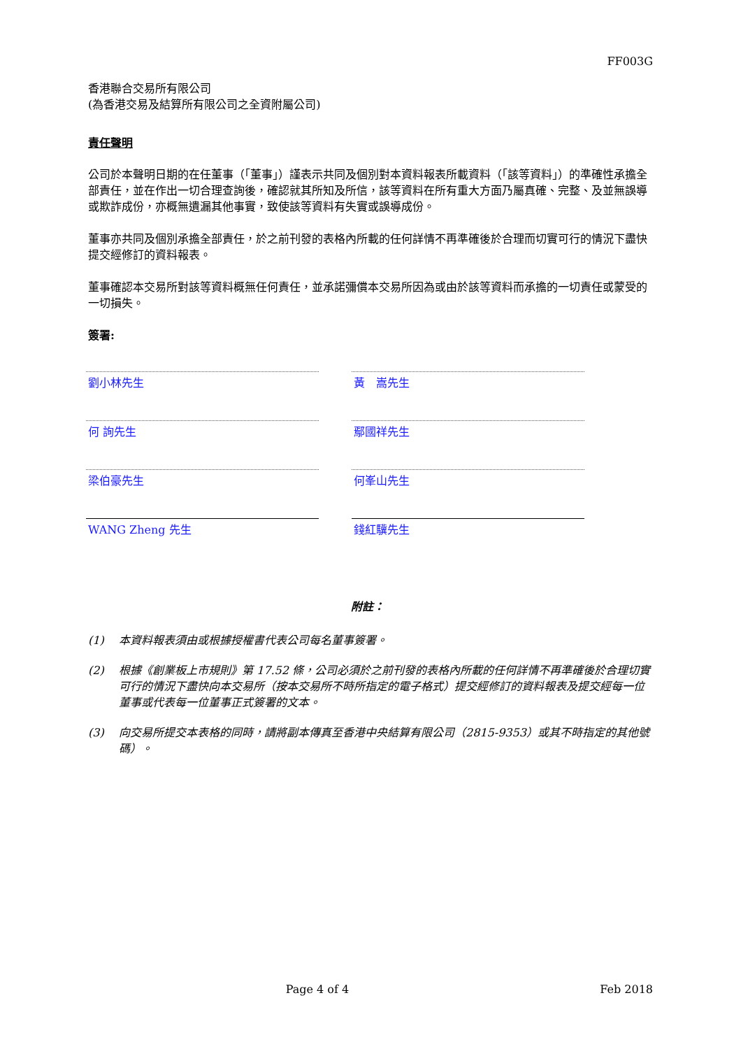FF003G
香港聯合交易所有限公司
(為香港交易及結算所有限公司之全資附屬公司)
責任聲明
公司於本聲明日期的在任董事（「董事」）謹表示共同及個別對本資料報表所載資料（「該等資料」）的準確性承擔全部責任，並在作出一切合理查詢後，確認就其所知及所信，該等資料在所有重大方面乃屬真確、完整、及並無誤導或欺詐成份，亦概無遺漏其他事實，致使該等資料有失實或誤導成份。
董事亦共同及個別承擔全部責任，於之前刊發的表格內所載的任何詳情不再準確後於合理而切實可行的情況下盡快提交經修訂的資料報表。
董事確認本交易所對該等資料概無任何責任，並承諾彌償本交易所因為或由於該等資料而承擔的一切責任或蒙受的一切損失。
簽署:
劉小林先生
黃　嵩先生
何 詢先生
鄢國祥先生
梁伯豪先生
何峯山先生
WANG Zheng 先生
錢紅驥先生
附註：
(1) 本資料報表須由或根據授權書代表公司每名董事簽署。
(2) 根據《創業板上市規則》第 17.52 條，公司必須於之前刊發的表格內所載的任何詳情不再準確後於合理切實可行的情況下盡快向本交易所（按本交易所不時所指定的電子格式）提交經修訂的資料報表及提交經每一位董事或代表每一位董事正式簽署的文本。
(3) 向交易所提交本表格的同時，請將副本傳真至香港中央結算有限公司（2815-9353）或其不時指定的其他號碼）。
Page 4 of 4 Feb 2018